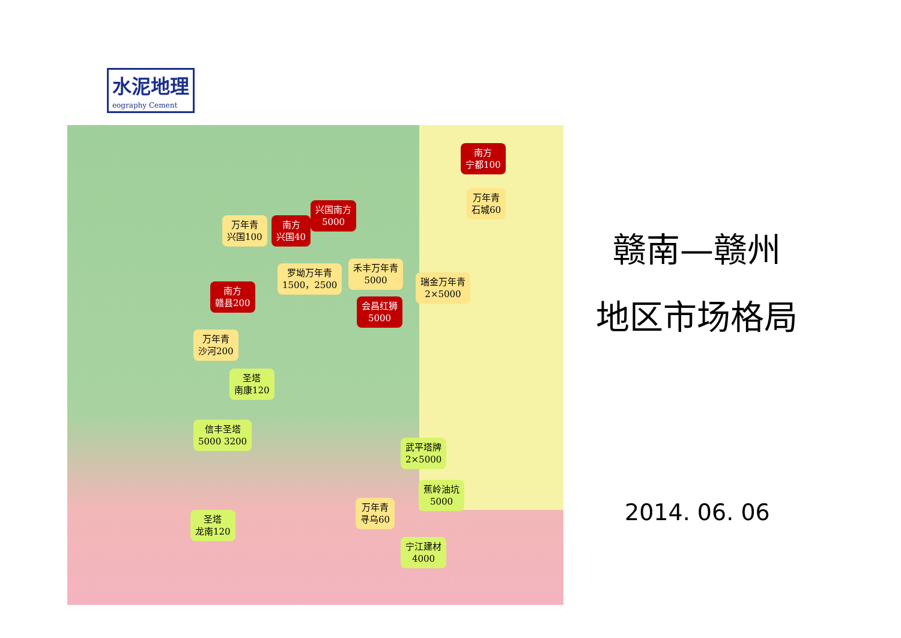水泥地理
eography Cement
南方
宁都100
万年青
石城60
兴国南方
5000
万年青
兴国100
南方
兴国40
罗坳万年青
1500，2500
禾丰万年青
5000
瑞金万年青
2×5000
南方
赣县200
会昌红狮
5000
万年青
沙河200
圣塔
南康120
信丰圣塔
5000 3200
武平塔牌
2×5000
蕉岭油坑
5000
万年青
寻乌60
圣塔
龙南120
宁江建材
4000
赣南—赣州
地区市场格局
2014. 06. 06